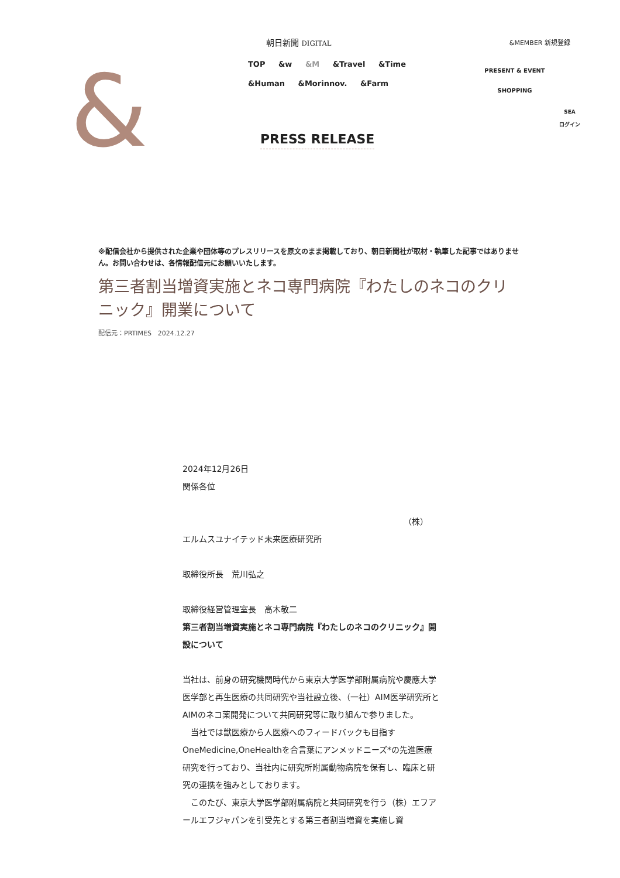&
朝日新聞 DIGITAL &MEMBER 新規登録
TOP &w &M &Travel &Time
&Human &Morinnov. &Farm
PRESENT & EVENT
SHOPPING
SEA
ログイン
PRESS RELEASE
※配信会社から提供された企業や団体等のプレスリリースを原文のまま掲載しており、朝日新聞社が取材・執筆した記事ではありません。お問い合わせは、各情報配信元にお願いいたします。
第三者割当増資実施とネコ専門病院『わたしのネコのクリニック』開業について
配信元：PRTIMES　2024.12.27
2024年12月26日
関係各位
（株）
エルムスユナイテッド未来医療研究所
取締役所長　荒川弘之
取締役経営管理室長　高木敬二
第三者割当増資実施とネコ専門病院『わたしのネコのクリニック』開設について
当社は、前身の研究機関時代から東京大学医学部附属病院や慶應大学医学部と再生医療の共同研究や当社設立後、（一社）AIM医学研究所とAIMのネコ薬開発について共同研究等に取り組んで参りました。
　当社では獣医療から人医療へのフィードバックも目指すOneMedicine,OneHealthを合言葉にアンメッドニーズ*の先進医療研究を行っており、当社内に研究所附属動物病院を保有し、臨床と研究の連携を強みとしております。
　このたび、東京大学医学部附属病院と共同研究を行う（株）エフアールエフジャパンを引受先とする第三者割当増資を実施し資